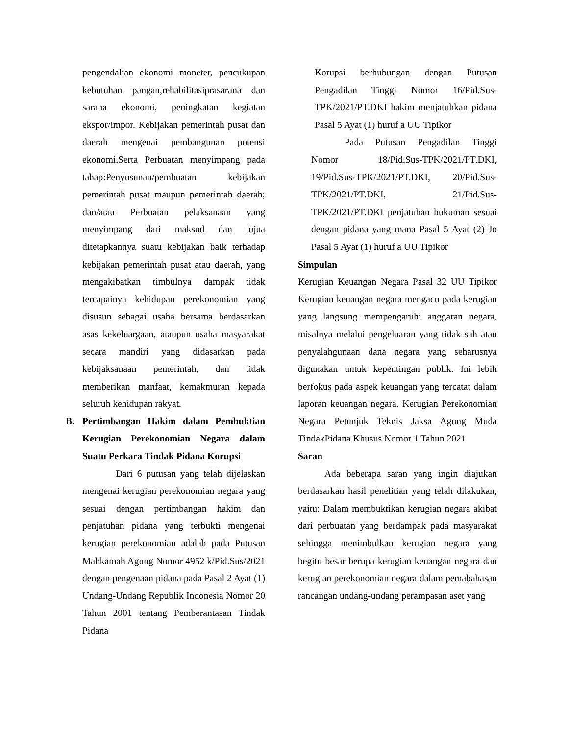pengendalian ekonomi moneter, pencukupan kebutuhan pangan,rehabilitasiprasarana dan sarana ekonomi, peningkatan kegiatan ekspor/impor. Kebijakan pemerintah pusat dan daerah mengenai pembangunan potensi ekonomi.Serta Perbuatan menyimpang pada tahap:Penyusunan/pembuatan kebijakan pemerintah pusat maupun pemerintah daerah; dan/atau Perbuatan pelaksanaan yang menyimpang dari maksud dan tujua ditetapkannya suatu kebijakan baik terhadap kebijakan pemerintah pusat atau daerah, yang mengakibatkan timbulnya dampak tidak tercapainya kehidupan perekonomian yang disusun sebagai usaha bersama berdasarkan asas kekeluargaan, ataupun usaha masyarakat secara mandiri yang didasarkan pada kebijaksanaan pemerintah, dan tidak memberikan manfaat, kemakmuran kepada seluruh kehidupan rakyat.
B. Pertimbangan Hakim dalam Pembuktian Kerugian Perekonomian Negara dalam Suatu Perkara Tindak Pidana Korupsi
Dari 6 putusan yang telah dijelaskan mengenai kerugian perekonomian negara yang sesuai dengan pertimbangan hakim dan penjatuhan pidana yang terbukti mengenai kerugian perekonomian adalah pada Putusan Mahkamah Agung Nomor 4952 k/Pid.Sus/2021 dengan pengenaan pidana pada Pasal 2 Ayat (1) Undang-Undang Republik Indonesia Nomor 20 Tahun 2001 tentang Pemberantasan Tindak Pidana
Korupsi berhubungan dengan Putusan Pengadilan Tinggi Nomor 16/Pid.Sus-TPK/2021/PT.DKI hakim menjatuhkan pidana Pasal 5 Ayat (1) huruf a UU Tipikor
Pada Putusan Pengadilan Tinggi Nomor 18/Pid.Sus-TPK/2021/PT.DKI, 19/Pid.Sus-TPK/2021/PT.DKI, 20/Pid.Sus-TPK/2021/PT.DKI, 21/Pid.Sus-TPK/2021/PT.DKI penjatuhan hukuman sesuai dengan pidana yang mana Pasal 5 Ayat (2) Jo Pasal 5 Ayat (1) huruf a UU Tipikor
Simpulan
Kerugian Keuangan Negara Pasal 32 UU Tipikor Kerugian keuangan negara mengacu pada kerugian yang langsung mempengaruhi anggaran negara, misalnya melalui pengeluaran yang tidak sah atau penyalahgunaan dana negara yang seharusnya digunakan untuk kepentingan publik. Ini lebih berfokus pada aspek keuangan yang tercatat dalam laporan keuangan negara. Kerugian Perekonomian Negara Petunjuk Teknis Jaksa Agung Muda TindakPidana Khusus Nomor 1 Tahun 2021
Saran
Ada beberapa saran yang ingin diajukan berdasarkan hasil penelitian yang telah dilakukan, yaitu: Dalam membuktikan kerugian negara akibat dari perbuatan yang berdampak pada masyarakat sehingga menimbulkan kerugian negara yang begitu besar berupa kerugian keuangan negara dan kerugian perekonomian negara dalam pemabahasan rancangan undang-undang perampasan aset yang